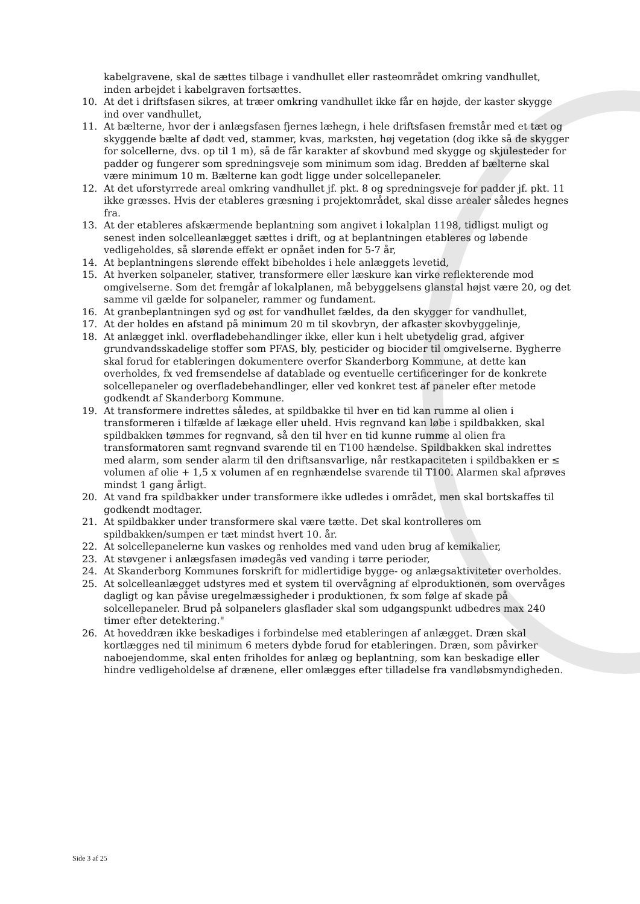kabelgravene, skal de sættes tilbage i vandhullet eller rasteområdet omkring vandhullet, inden arbejdet i kabelgraven fortsættes.
10. At det i driftsfasen sikres, at træer omkring vandhullet ikke får en højde, der kaster skygge ind over vandhullet,
11. At bælterne, hvor der i anlægsfasen fjernes læhegn, i hele driftsfasen fremstår med et tæt og skyggende bælte af dødt ved, stammer, kvas, marksten, høj vegetation (dog ikke så de skygger for solcellerne, dvs. op til 1 m), så de får karakter af skovbund med skygge og skjulesteder for padder og fungerer som spredningsveje som minimum som idag. Bredden af bælterne skal være minimum 10 m. Bælterne kan godt ligge under solcellepaneler.
12. At det uforstyrrede areal omkring vandhullet jf. pkt. 8 og spredningsveje for padder jf. pkt. 11 ikke græsses. Hvis der etableres græsning i projektområdet, skal disse arealer således hegnes fra.
13. At der etableres afskærmende beplantning som angivet i lokalplan 1198, tidligst muligt og senest inden solcelleanlægget sættes i drift, og at beplantningen etableres og løbende vedligeholdes, så slørende effekt er opnået inden for 5-7 år,
14. At beplantningens slørende effekt bibeholdes i hele anlæggets levetid,
15. At hverken solpaneler, stativer, transformere eller læskure kan virke reflekterende mod omgivelserne. Som det fremgår af lokalplanen, må bebyggelsens glanstal højst være 20, og det samme vil gælde for solpaneler, rammer og fundament.
16. At granbeplantningen syd og øst for vandhullet fældes, da den skygger for vandhullet,
17. At der holdes en afstand på minimum 20 m til skovbryn, der afkaster skovbyggelinje,
18. At anlægget inkl. overfladebehandlinger ikke, eller kun i helt ubetydelig grad, afgiver grundvandsskadelige stoffer som PFAS, bly, pesticider og biocider til omgivelserne. Bygherre skal forud for etableringen dokumentere overfor Skanderborg Kommune, at dette kan overholdes, fx ved fremsendelse af datablade og eventuelle certificeringer for de konkrete solcellepaneler og overfladebehandlinger, eller ved konkret test af paneler efter metode godkendt af Skanderborg Kommune.
19. At transformere indrettes således, at spildbakke til hver en tid kan rumme al olien i transformeren i tilfælde af lækage eller uheld. Hvis regnvand kan løbe i spildbakken, skal spildbakken tømmes for regnvand, så den til hver en tid kunne rumme al olien fra transformatoren samt regnvand svarende til en T100 hændelse. Spildbakken skal indrettes med alarm, som sender alarm til den driftsansvarlige, når restkapaciteten i spildbakken er ≤ volumen af olie + 1,5 x volumen af en regnhændelse svarende til T100. Alarmen skal afprøves mindst 1 gang årligt.
20. At vand fra spildbakker under transformere ikke udledes i området, men skal bortskaffes til godkendt modtager.
21. At spildbakker under transformere skal være tætte. Det skal kontrolleres om spildbakken/sumpen er tæt mindst hvert 10. år.
22. At solcellepanelerne kun vaskes og renholdes med vand uden brug af kemikalier,
23. At støvgener i anlægsfasen imødegås ved vanding i tørre perioder,
24. At Skanderborg Kommunes forskrift for midlertidige bygge- og anlægsaktiviteter overholdes.
25. At solcelleanlægget udstyres med et system til overvågning af elproduktionen, som overvåges dagligt og kan påvise uregelmæssigheder i produktionen, fx som følge af skade på solcellepaneler. Brud på solpanelers glasflader skal som udgangspunkt udbedres max 240 timer efter detektering."
26. At hoveddræn ikke beskadiges i forbindelse med etableringen af anlægget. Dræn skal kortlægges ned til minimum 6 meters dybde forud for etableringen. Dræn, som påvirker naboejendomme, skal enten friholdes for anlæg og beplantning, som kan beskadige eller hindre vedligeholdelse af drænene, eller omlægges efter tilladelse fra vandløbsmyndigheden.
Side 3 af 25